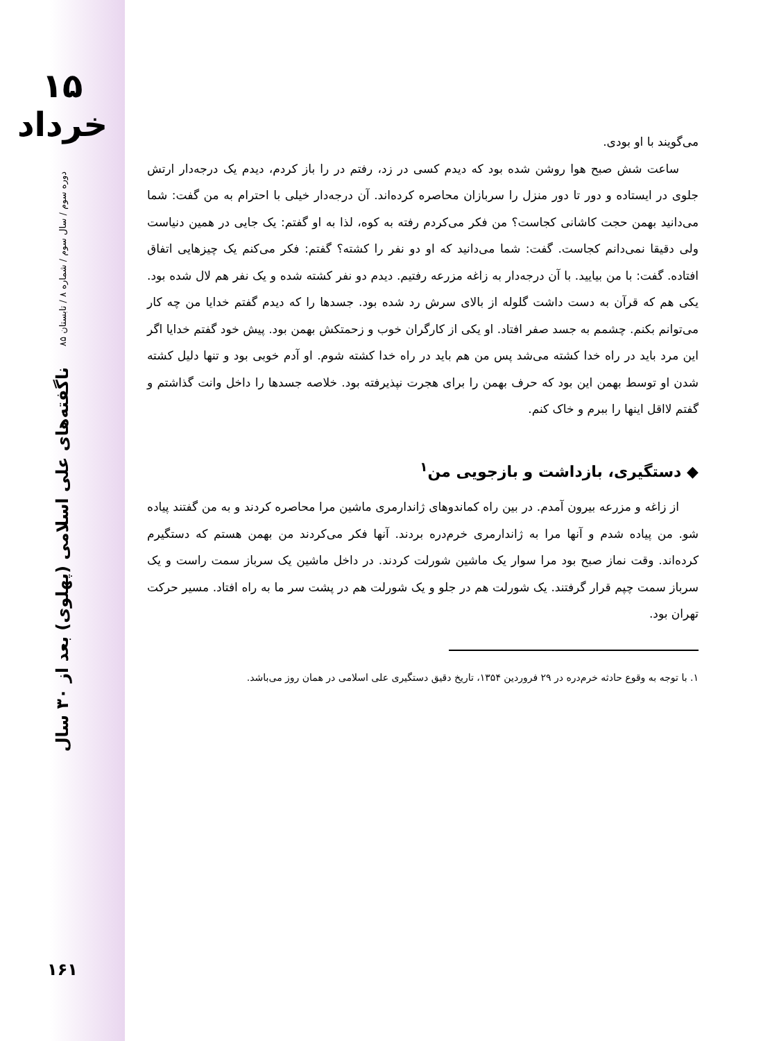۱۵ خرداد
دوره سوم / سال سوم / شماره ۸ / تابستان ۸۵
ناگفته‌های علی اسلامی (پهلوی) بعد از ۳۰ سال
۱۶۱
می‌گویند با او بودی.
ساعت شش صبح هوا روشن شده بود که دیدم کسی در زد، رفتم در را باز کردم، دیدم یک درجه‌دار ارتش جلوی در ایستاده و دور تا دور منزل را سربازان محاصره کرده‌اند. آن درجه‌دار خیلی با احترام به من گفت: شما می‌دانید بهمن حجت کاشانی کجاست؟ من فکر می‌کردم رفته به کوه، لذا به او گفتم: یک جایی در همین دنیاست ولی دقیقا نمی‌دانم کجاست. گفت: شما می‌دانید که او دو نفر را کشته؟ گفتم: فکر می‌کنم یک چیزهایی اتفاق افتاده. گفت: با من بیایید. با آن درجه‌دار به زاغه مزرعه رفتیم. دیدم دو نفر کشته شده و یک نفر هم لال شده بود. یکی هم که قرآن به دست داشت گلوله از بالای سرش رد شده بود. جسدها را که دیدم گفتم خدایا من چه کار می‌توانم بکنم. چشمم به جسد صفر افتاد. او یکی از کارگران خوب و زحمتکش بهمن بود. پیش خود گفتم خدایا اگر این مرد باید در راه خدا کشته می‌شد پس من هم باید در راه خدا کشته شوم. او آدم خوبی بود و تنها دلیل کشته شدن او توسط بهمن این بود که حرف بهمن را برای هجرت نپذیرفته بود. خلاصه جسدها را داخل وانت گذاشتم و گفتم لااقل اینها را ببرم و خاک کنم.
◆ دستگیری، بازداشت و بازجویی من<sup>۱</sup>
از زاغه و مزرعه بیرون آمدم. در بین راه کماندوهای ژاندارمری ماشین مرا محاصره کردند و به من گفتند پیاده شو. من پیاده شدم و آنها مرا به ژاندارمری خرم‌دره بردند. آنها فکر می‌کردند من بهمن هستم که دستگیرم کرده‌اند. وقت نماز صبح بود مرا سوار یک ماشین شورلت کردند. در داخل ماشین یک سرباز سمت راست و یک سرباز سمت چپم قرار گرفتند. یک شورلت هم در جلو و یک شورلت هم در پشت سر ما به راه افتاد. مسیر حرکت تهران بود.
۱. با توجه به وقوع حادثه خرم‌دره در ۲۹ فروردین ۱۳۵۴، تاریخ دقیق دستگیری علی اسلامی در همان روز می‌باشد.